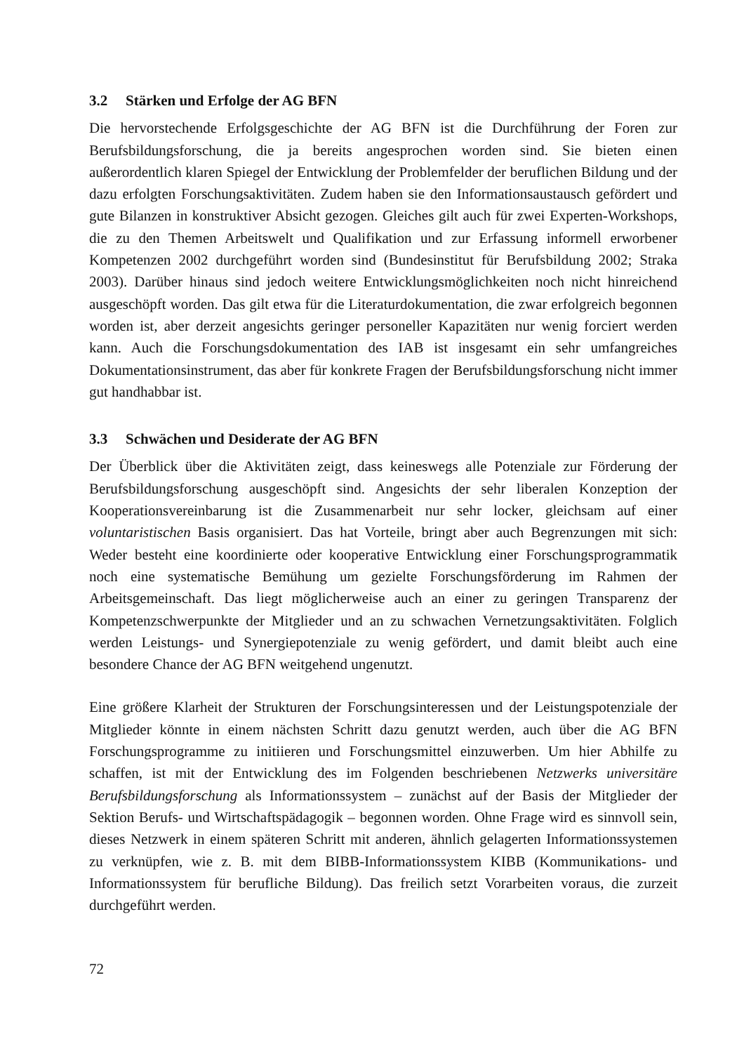3.2 Stärken und Erfolge der AG BFN
Die hervorstechende Erfolgsgeschichte der AG BFN ist die Durchführung der Foren zur Berufsbildungsforschung, die ja bereits angesprochen worden sind. Sie bieten einen außerordentlich klaren Spiegel der Entwicklung der Problemfelder der beruflichen Bildung und der dazu erfolgten Forschungsaktivitäten. Zudem haben sie den Informationsaustausch gefördert und gute Bilanzen in konstruktiver Absicht gezogen. Gleiches gilt auch für zwei Experten-Workshops, die zu den Themen Arbeitswelt und Qualifikation und zur Erfassung informell erworbener Kompetenzen 2002 durchgeführt worden sind (Bundesinstitut für Berufsbildung 2002; Straka 2003). Darüber hinaus sind jedoch weitere Entwicklungsmöglichkeiten noch nicht hinreichend ausgeschöpft worden. Das gilt etwa für die Literaturdokumentation, die zwar erfolgreich begonnen worden ist, aber derzeit angesichts geringer personeller Kapazitäten nur wenig forciert werden kann. Auch die Forschungsdokumentation des IAB ist insgesamt ein sehr umfangreiches Dokumentationsinstrument, das aber für konkrete Fragen der Berufsbildungsforschung nicht immer gut handhabbar ist.
3.3 Schwächen und Desiderate der AG BFN
Der Überblick über die Aktivitäten zeigt, dass keineswegs alle Potenziale zur Förderung der Berufsbildungsforschung ausgeschöpft sind. Angesichts der sehr liberalen Konzeption der Kooperationsvereinbarung ist die Zusammenarbeit nur sehr locker, gleichsam auf einer voluntaristischen Basis organisiert. Das hat Vorteile, bringt aber auch Begrenzungen mit sich: Weder besteht eine koordinierte oder kooperative Entwicklung einer Forschungsprogrammatik noch eine systematische Bemühung um gezielte Forschungsförderung im Rahmen der Arbeitsgemeinschaft. Das liegt möglicherweise auch an einer zu geringen Transparenz der Kompetenzschwerpunkte der Mitglieder und an zu schwachen Vernetzungsaktivitäten. Folglich werden Leistungs- und Synergiepotenziale zu wenig gefördert, und damit bleibt auch eine besondere Chance der AG BFN weitgehend ungenutzt.
Eine größere Klarheit der Strukturen der Forschungsinteressen und der Leistungspotenziale der Mitglieder könnte in einem nächsten Schritt dazu genutzt werden, auch über die AG BFN Forschungsprogramme zu initiieren und Forschungsmittel einzuwerben. Um hier Abhilfe zu schaffen, ist mit der Entwicklung des im Folgenden beschriebenen Netzwerks universitäre Berufsbildungsforschung als Informationssystem – zunächst auf der Basis der Mitglieder der Sektion Berufs- und Wirtschaftspädagogik – begonnen worden. Ohne Frage wird es sinnvoll sein, dieses Netzwerk in einem späteren Schritt mit anderen, ähnlich gelagerten Informationssystemen zu verknüpfen, wie z. B. mit dem BIBB-Informationssystem KIBB (Kommunikations- und Informationssystem für berufliche Bildung). Das freilich setzt Vorarbeiten voraus, die zurzeit durchgeführt werden.
72